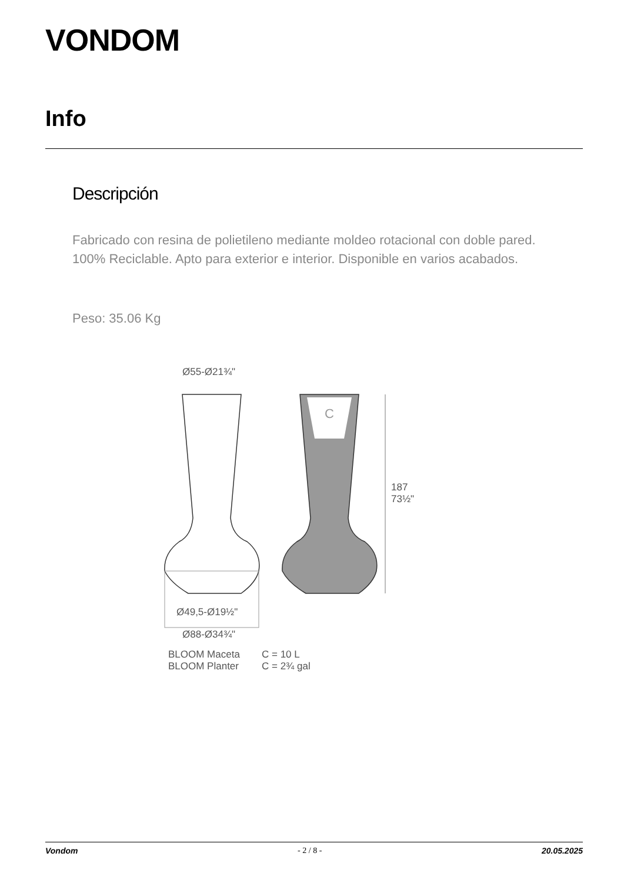VONDOM
Info
Descripción
Fabricado con resina de polietileno mediante moldeo rotacional con doble pared. 100% Reciclable. Apto para exterior e interior. Disponible en varios acabados.
Peso: 35.06 Kg
Ø55-Ø21¾"
C
187
73½"
Ø49,5-Ø19½"
Ø88-Ø34¾"
BLOOM Maceta
BLOOM Planter
C = 10 L
C = 2¾ gal
Vondom - 2 / 8 - 20.05.2025